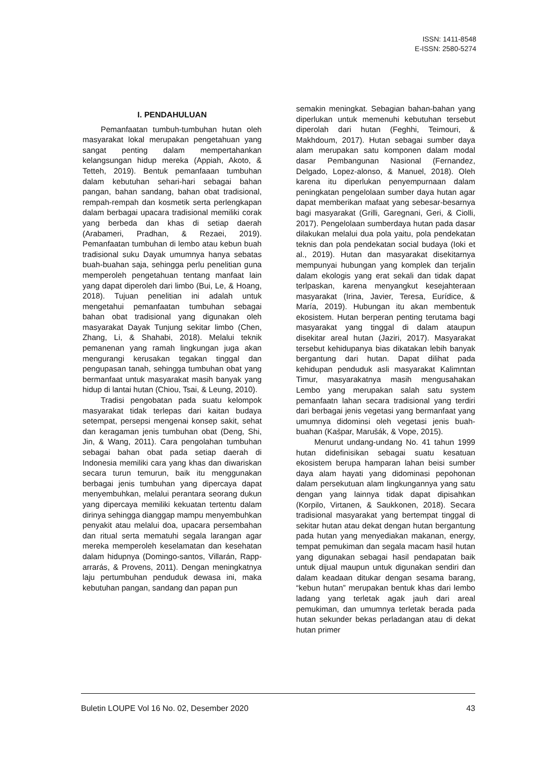ISSN: 1411-8548
E-ISSN: 2580-5274
I. PENDAHULUAN
Pemanfaatan tumbuh-tumbuhan hutan oleh masyarakat lokal merupakan pengetahuan yang sangat penting dalam mempertahankan kelangsungan hidup mereka (Appiah, Akoto, & Tetteh, 2019). Bentuk pemanfaaan tumbuhan dalam kebutuhan sehari-hari sebagai bahan pangan, bahan sandang, bahan obat tradisional, rempah-rempah dan kosmetik serta perlengkapan dalam berbagai upacara tradisional memiliki corak yang berbeda dan khas di setiap daerah (Arabameri, Pradhan, & Rezaei, 2019). Pemanfaatan tumbuhan di lembo atau kebun buah tradisional suku Dayak umumnya hanya sebatas buah-buahan saja, sehingga perlu penelitian guna memperoleh pengetahuan tentang manfaat lain yang dapat diperoleh dari limbo (Bui, Le, & Hoang, 2018). Tujuan penelitian ini adalah untuk mengetahui pemanfaatan tumbuhan sebagai bahan obat tradisional yang digunakan oleh masyarakat Dayak Tunjung sekitar limbo (Chen, Zhang, Li, & Shahabi, 2018). Melalui teknik pemanenan yang ramah lingkungan juga akan mengurangi kerusakan tegakan tinggal dan pengupasan tanah, sehingga tumbuhan obat yang bermanfaat untuk masyarakat masih banyak yang hidup di lantai hutan (Chiou, Tsai, & Leung, 2010).
Tradisi pengobatan pada suatu kelompok masyarakat tidak terlepas dari kaitan budaya setempat, persepsi mengenai konsep sakit, sehat dan keragaman jenis tumbuhan obat (Deng, Shi, Jin, & Wang, 2011). Cara pengolahan tumbuhan sebagai bahan obat pada setiap daerah di Indonesia memiliki cara yang khas dan diwariskan secara turun temurun, baik itu menggunakan berbagai jenis tumbuhan yang dipercaya dapat menyembuhkan, melalui perantara seorang dukun yang dipercaya memiliki kekuatan tertentu dalam dirinya sehingga dianggap mampu menyembuhkan penyakit atau melalui doa, upacara persembahan dan ritual serta mematuhi segala larangan agar mereka memperoleh keselamatan dan kesehatan dalam hidupnya (Domingo-santos, Villarán, Rapp-arrarás, & Provens, 2011). Dengan meningkatnya laju pertumbuhan penduduk dewasa ini, maka kebutuhan pangan, sandang dan papan pun
semakin meningkat. Sebagian bahan-bahan yang diperlukan untuk memenuhi kebutuhan tersebut diperolah dari hutan (Feghhi, Teimouri, & Makhdoum, 2017). Hutan sebagai sumber daya alam merupakan satu komponen dalam modal dasar Pembangunan Nasional (Fernandez, Delgado, Lopez-alonso, & Manuel, 2018). Oleh karena itu diperlukan penyempurnaan dalam peningkatan pengelolaan sumber daya hutan agar dapat memberikan mafaat yang sebesar-besarnya bagi masyarakat (Grilli, Garegnani, Geri, & Ciolli, 2017). Pengelolaan sumberdaya hutan pada dasar dilakukan melalui dua pola yaitu, pola pendekatan teknis dan pola pendekatan social budaya (Ioki et al., 2019). Hutan dan masyarakat disekitarnya mempunyai hubungan yang komplek dan terjalin dalam ekologis yang erat sekali dan tidak dapat terlpaskan, karena menyangkut kesejahteraan masyarakat (Irina, Javier, Teresa, Eurídice, & María, 2019). Hubungan itu akan membentuk ekosistem. Hutan berperan penting terutama bagi masyarakat yang tinggal di dalam ataupun disekitar areal hutan (Jaziri, 2017). Masyarakat tersebut kehidupanya bias dikatakan lebih banyak bergantung dari hutan. Dapat dilihat pada kehidupan penduduk asli masyarakat Kalimntan Timur, masyarakatnya masih mengusahakan Lembo yang merupakan salah satu system pemanfaatn lahan secara tradisional yang terdiri dari berbagai jenis vegetasi yang bermanfaat yang umumnya didominsi oleh vegetasi jenis buah-buahan (Kašpar, Marušák, & Vope, 2015).
Menurut undang-undang No. 41 tahun 1999 hutan didefinisikan sebagai suatu kesatuan ekosistem berupa hamparan lahan beisi sumber daya alam hayati yang didominasi pepohonan dalam persekutuan alam lingkungannya yang satu dengan yang lainnya tidak dapat dipisahkan (Korpilo, Virtanen, & Saukkonen, 2018). Secara tradisional masyarakat yang bertempat tinggal di sekitar hutan atau dekat dengan hutan bergantung pada hutan yang menyediakan makanan, energy, tempat pemukiman dan segala macam hasil hutan yang digunakan sebagai hasil pendapatan baik untuk dijual maupun untuk digunakan sendiri dan dalam keadaan ditukar dengan sesama barang, “kebun hutan” merupakan bentuk khas dari lembo ladang yang terletak agak jauh dari areal pemukiman, dan umumnya terletak berada pada hutan sekunder bekas perladangan atau di dekat hutan primer
Buletin LOUPE Vol 16 No. 02, Desember 2020 43